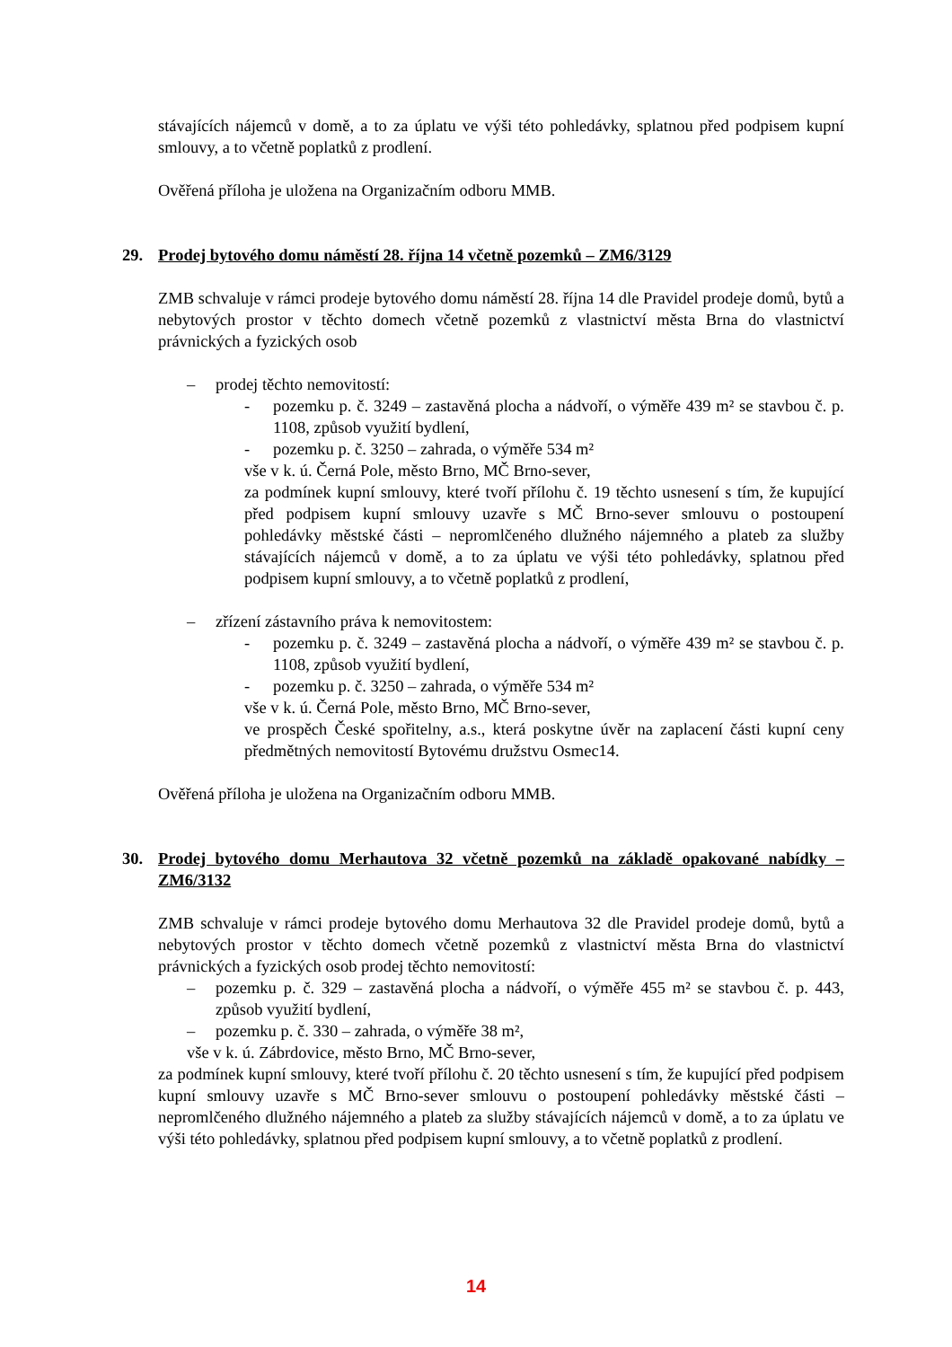stávajících nájemců v domě, a to za úplatu ve výši této pohledávky, splatnou před podpisem kupní smlouvy, a to včetně poplatků z prodlení.
Ověřená příloha je uložena na Organizačním odboru MMB.
29. Prodej bytového domu náměstí 28. října 14 včetně pozemků – ZM6/3129
ZMB schvaluje v rámci prodeje bytového domu náměstí 28. října 14 dle Pravidel prodeje domů, bytů a nebytových prostor v těchto domech včetně pozemků z vlastnictví města Brna do vlastnictví právnických a fyzických osob
– prodej těchto nemovitostí:
- pozemku p. č. 3249 – zastavěná plocha a nádvoří, o výměře 439 m² se stavbou č. p. 1108, způsob využití bydlení,
- pozemku p. č. 3250 – zahrada, o výměře 534 m²
vše v k. ú. Černá Pole, město Brno, MČ Brno-sever,
za podmínek kupní smlouvy, které tvoří přílohu č. 19 těchto usnesení s tím, že kupující před podpisem kupní smlouvy uzavře s MČ Brno-sever smlouvu o postoupení pohledávky městské části – nepromlčeného dlužného nájemného a plateb za služby stávajících nájemců v domě, a to za úplatu ve výši této pohledávky, splatnou před podpisem kupní smlouvy, a to včetně poplatků z prodlení,
– zřízení zástavního práva k nemovitostem:
- pozemku p. č. 3249 – zastavěná plocha a nádvoří, o výměře 439 m² se stavbou č. p. 1108, způsob využití bydlení,
- pozemku p. č. 3250 – zahrada, o výměře 534 m²
vše v k. ú. Černá Pole, město Brno, MČ Brno-sever,
ve prospěch České spořitelny, a.s., která poskytne úvěr na zaplacení části kupní ceny předmětných nemovitostí Bytovému družstvu Osmec14.
Ověřená příloha je uložena na Organizačním odboru MMB.
30. Prodej bytového domu Merhautova 32 včetně pozemků na základě opakované nabídky – ZM6/3132
ZMB schvaluje v rámci prodeje bytového domu Merhautova 32 dle Pravidel prodeje domů, bytů a nebytových prostor v těchto domech včetně pozemků z vlastnictví města Brna do vlastnictví právnických a fyzických osob prodej těchto nemovitostí:
– pozemku p. č. 329 – zastavěná plocha a nádvoří, o výměře 455 m² se stavbou č. p. 443, způsob využití bydlení,
– pozemku p. č. 330 – zahrada, o výměře 38 m²,
vše v k. ú. Zábrdovice, město Brno, MČ Brno-sever,
za podmínek kupní smlouvy, které tvoří přílohu č. 20 těchto usnesení s tím, že kupující před podpisem kupní smlouvy uzavře s MČ Brno-sever smlouvu o postoupení pohledávky městské části – nepromlčeného dlužného nájemného a plateb za služby stávajících nájemců v domě, a to za úplatu ve výši této pohledávky, splatnou před podpisem kupní smlouvy, a to včetně poplatků z prodlení.
14